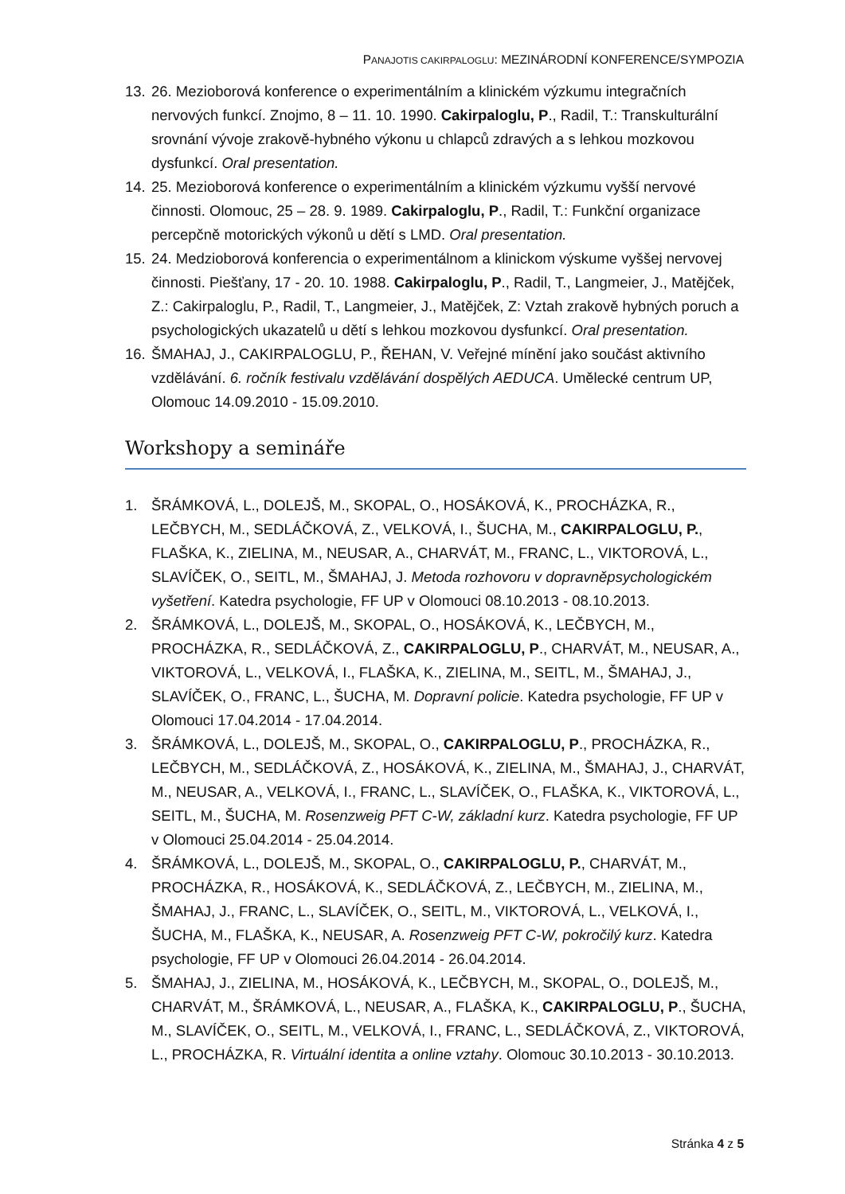PANAJOTIS CAKIRPALOGLU: MEZINÁRODNÍ KONFERENCE/SYMPOZIA
13. 26. Mezioborová konference o experimentálním a klinickém výzkumu integračních nervových funkcí. Znojmo, 8 – 11. 10. 1990. Cakirpaloglu, P., Radil, T.: Transkulturální srovnání vývoje zrakově-hybného výkonu u chlapců zdravých a s lehkou mozkovou dysfunkcí. Oral presentation.
14. 25. Mezioborová konference o experimentálním a klinickém výzkumu vyšší nervové činnosti. Olomouc, 25 – 28. 9. 1989. Cakirpaloglu, P., Radil, T.: Funkční organizace percepčně motorických výkonů u dětí s LMD. Oral presentation.
15. 24. Medzioborová konferencia o experimentálnom a klinickom výskume vyššej nervovej činnosti. Piešťany, 17 - 20. 10. 1988. Cakirpaloglu, P., Radil, T., Langmeier, J., Matějček, Z.: Cakirpaloglu, P., Radil, T., Langmeier, J., Matějček, Z: Vztah zrakově hybných poruch a psychologických ukazatelů u dětí s lehkou mozkovou dysfunkcí. Oral presentation.
16. ŠMAHAJ, J., CAKIRPALOGLU, P., ŘEHAN, V. Veřejné mínění jako součást aktivního vzdělávání. 6. ročník festivalu vzdělávání dospělých AEDUCA. Umělecké centrum UP, Olomouc 14.09.2010 - 15.09.2010.
Workshopy a semináře
1. ŠRÁMKOVÁ, L., DOLEJŠ, M., SKOPAL, O., HOSÁKOVÁ, K., PROCHÁZKA, R., LEČBYCH, M., SEDLÁČKOVÁ, Z., VELKOVÁ, I., ŠUCHA, M., CAKIRPALOGLU, P., FLAŠKA, K., ZIELINA, M., NEUSAR, A., CHARVÁT, M., FRANC, L., VIKTOROVÁ, L., SLAVÍČEK, O., SEITL, M., ŠMAHAJ, J. Metoda rozhovoru v dopravněpsychologickém vyšetření. Katedra psychologie, FF UP v Olomouci 08.10.2013 - 08.10.2013.
2. ŠRÁMKOVÁ, L., DOLEJŠ, M., SKOPAL, O., HOSÁKOVÁ, K., LEČBYCH, M., PROCHÁZKA, R., SEDLÁČKOVÁ, Z., CAKIRPALOGLU, P., CHARVÁT, M., NEUSAR, A., VIKTOROVÁ, L., VELKOVÁ, I., FLAŠKA, K., ZIELINA, M., SEITL, M., ŠMAHAJ, J., SLAVÍČEK, O., FRANC, L., ŠUCHA, M. Dopravní policie. Katedra psychologie, FF UP v Olomouci 17.04.2014 - 17.04.2014.
3. ŠRÁMKOVÁ, L., DOLEJŠ, M., SKOPAL, O., CAKIRPALOGLU, P., PROCHÁZKA, R., LEČBYCH, M., SEDLÁČKOVÁ, Z., HOSÁKOVÁ, K., ZIELINA, M., ŠMAHAJ, J., CHARVÁT, M., NEUSAR, A., VELKOVÁ, I., FRANC, L., SLAVÍČEK, O., FLAŠKA, K., VIKTOROVÁ, L., SEITL, M., ŠUCHA, M. Rosenzweig PFT C-W, základní kurz. Katedra psychologie, FF UP v Olomouci 25.04.2014 - 25.04.2014.
4. ŠRÁMKOVÁ, L., DOLEJŠ, M., SKOPAL, O., CAKIRPALOGLU, P., CHARVÁT, M., PROCHÁZKA, R., HOSÁKOVÁ, K., SEDLÁČKOVÁ, Z., LEČBYCH, M., ZIELINA, M., ŠMAHAJ, J., FRANC, L., SLAVÍČEK, O., SEITL, M., VIKTOROVÁ, L., VELKOVÁ, I., ŠUCHA, M., FLAŠKA, K., NEUSAR, A. Rosenzweig PFT C-W, pokročilý kurz. Katedra psychologie, FF UP v Olomouci 26.04.2014 - 26.04.2014.
5. ŠMAHAJ, J., ZIELINA, M., HOSÁKOVÁ, K., LEČBYCH, M., SKOPAL, O., DOLEJŠ, M., CHARVÁT, M., ŠRÁMKOVÁ, L., NEUSAR, A., FLAŠKA, K., CAKIRPALOGLU, P., ŠUCHA, M., SLAVÍČEK, O., SEITL, M., VELKOVÁ, I., FRANC, L., SEDLÁČKOVÁ, Z., VIKTOROVÁ, L., PROCHÁZKA, R. Virtuální identita a online vztahy. Olomouc 30.10.2013 - 30.10.2013.
Stránka 4 z 5